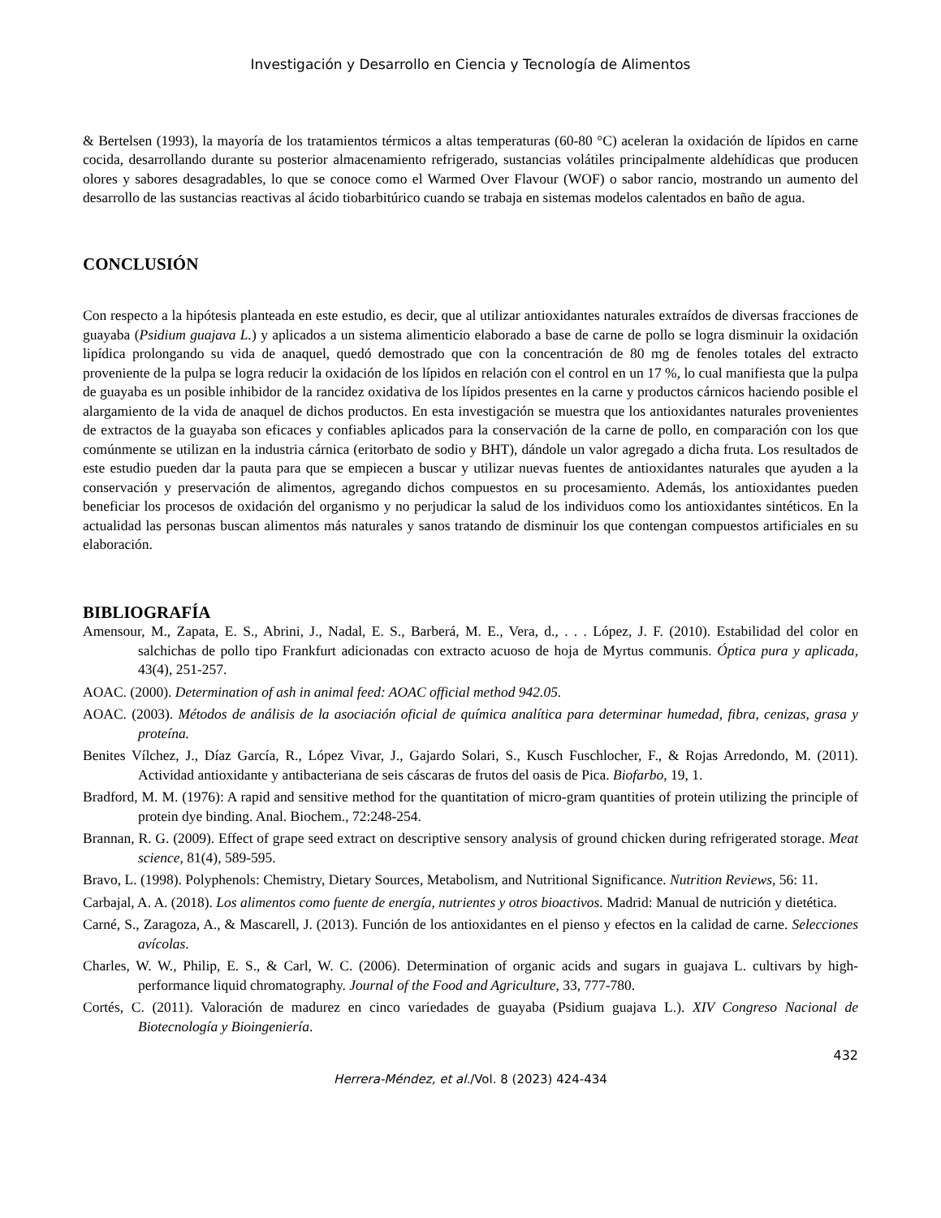Investigación y Desarrollo en Ciencia y Tecnología de Alimentos
& Bertelsen (1993), la mayoría de los tratamientos térmicos a altas temperaturas (60-80 °C) aceleran la oxidación de lípidos en carne cocida, desarrollando durante su posterior almacenamiento refrigerado, sustancias volátiles principalmente aldehídicas que producen olores y sabores desagradables, lo que se conoce como el Warmed Over Flavour (WOF) o sabor rancio, mostrando un aumento del desarrollo de las sustancias reactivas al ácido tiobarbitúrico cuando se trabaja en sistemas modelos calentados en baño de agua.
CONCLUSIÓN
Con respecto a la hipótesis planteada en este estudio, es decir, que al utilizar antioxidantes naturales extraídos de diversas fracciones de guayaba (Psidium guajava L.) y aplicados a un sistema alimenticio elaborado a base de carne de pollo se logra disminuir la oxidación lipídica prolongando su vida de anaquel, quedó demostrado que con la concentración de 80 mg de fenoles totales del extracto proveniente de la pulpa se logra reducir la oxidación de los lípidos en relación con el control en un 17 %, lo cual manifiesta que la pulpa de guayaba es un posible inhibidor de la rancidez oxidativa de los lípidos presentes en la carne y productos cárnicos haciendo posible el alargamiento de la vida de anaquel de dichos productos. En esta investigación se muestra que los antioxidantes naturales provenientes de extractos de la guayaba son eficaces y confiables aplicados para la conservación de la carne de pollo, en comparación con los que comúnmente se utilizan en la industria cárnica (eritorbato de sodio y BHT), dándole un valor agregado a dicha fruta. Los resultados de este estudio pueden dar la pauta para que se empiecen a buscar y utilizar nuevas fuentes de antioxidantes naturales que ayuden a la conservación y preservación de alimentos, agregando dichos compuestos en su procesamiento. Además, los antioxidantes pueden beneficiar los procesos de oxidación del organismo y no perjudicar la salud de los individuos como los antioxidantes sintéticos. En la actualidad las personas buscan alimentos más naturales y sanos tratando de disminuir los que contengan compuestos artificiales en su elaboración.
BIBLIOGRAFÍA
Amensour, M., Zapata, E. S., Abrini, J., Nadal, E. S., Barberá, M. E., Vera, d., . . . López, J. F. (2010). Estabilidad del color en salchichas de pollo tipo Frankfurt adicionadas con extracto acuoso de hoja de Myrtus communis. Óptica pura y aplicada, 43(4), 251-257.
AOAC. (2000). Determination of ash in animal feed: AOAC official method 942.05.
AOAC. (2003). Métodos de análisis de la asociación oficial de química analítica para determinar humedad, fibra, cenizas, grasa y proteína.
Benites Vílchez, J., Díaz García, R., López Vivar, J., Gajardo Solari, S., Kusch Fuschlocher, F., & Rojas Arredondo, M. (2011). Actividad antioxidante y antibacteriana de seis cáscaras de frutos del oasis de Pica. Biofarbo, 19, 1.
Bradford, M. M. (1976): A rapid and sensitive method for the quantitation of micro-gram quantities of protein utilizing the principle of protein dye binding. Anal. Biochem., 72:248-254.
Brannan, R. G. (2009). Effect of grape seed extract on descriptive sensory analysis of ground chicken during refrigerated storage. Meat science, 81(4), 589-595.
Bravo, L. (1998). Polyphenols: Chemistry, Dietary Sources, Metabolism, and Nutritional Significance. Nutrition Reviews, 56: 11.
Carbajal, A. A. (2018). Los alimentos como fuente de energía, nutrientes y otros bioactivos. Madrid: Manual de nutrición y dietética.
Carné, S., Zaragoza, A., & Mascarell, J. (2013). Función de los antioxidantes en el pienso y efectos en la calidad de carne. Selecciones avícolas.
Charles, W. W., Philip, E. S., & Carl, W. C. (2006). Determination of organic acids and sugars in guajava L. cultivars by high-performance liquid chromatography. Journal of the Food and Agriculture, 33, 777-780.
Cortés, C. (2011). Valoración de madurez en cinco variedades de guayaba (Psidium guajava L.). XIV Congreso Nacional de Biotecnología y Bioingeniería.
432
Herrera-Méndez, et al./Vol. 8 (2023) 424-434